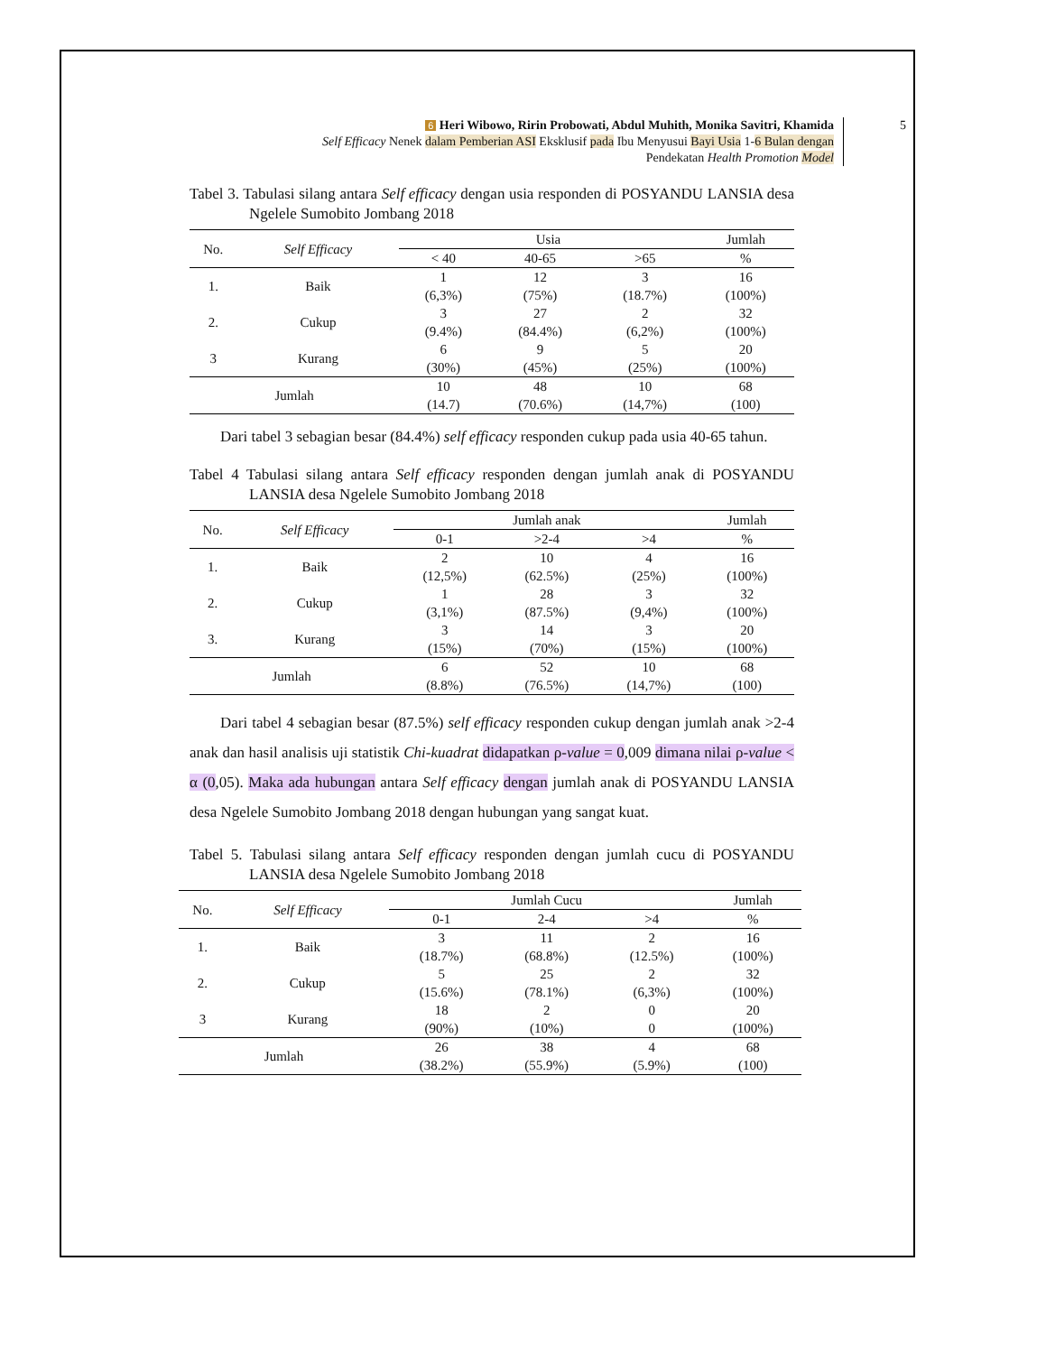6 Heri Wibowo, Ririn Probowati, Abdul Muhith, Monika Savitri, Khamida
Self Efficacy Nenek dalam Pemberian ASI Eksklusif pada Ibu Menyusui Bayi Usia 1-6 Bulan dengan
Pendekatan Health Promotion Model
5
Tabel 3. Tabulasi silang antara Self efficacy dengan usia responden di POSYANDU LANSIA desa Ngelele Sumobito Jombang 2018
| No. | Self Efficacy | Usia | | | Jumlah |
| --- | --- | --- | --- | --- | --- |
| | | < 40 | 40-65 | >65 | % |
| 1. | Baik | 1 (6,3%) | 12 (75%) | 3 (18.7%) | 16 (100%) |
| 2. | Cukup | 3 (9.4%) | 27 (84.4%) | 2 (6,2%) | 32 (100%) |
| 3 | Kurang | 6 (30%) | 9 (45%) | 5 (25%) | 20 (100%) |
| Jumlah | | 10 (14.7) | 48 (70.6%) | 10 (14,7%) | 68 (100) |
Dari tabel 3 sebagian besar (84.4%) self efficacy responden cukup pada usia 40-65 tahun.
Tabel 4 Tabulasi silang antara Self efficacy responden dengan jumlah anak di POSYANDU LANSIA desa Ngelele Sumobito Jombang 2018
| No. | Self Efficacy | Jumlah anak | | | Jumlah |
| --- | --- | --- | --- | --- | --- |
| | | 0-1 | >2-4 | >4 | % |
| 1. | Baik | 2 (12,5%) | 10 (62.5%) | 4 (25%) | 16 (100%) |
| 2. | Cukup | 1 (3,1%) | 28 (87.5%) | 3 (9,4%) | 32 (100%) |
| 3. | Kurang | 3 (15%) | 14 (70%) | 3 (15%) | 20 (100%) |
| Jumlah | | 6 (8.8%) | 52 (76.5%) | 10 (14,7%) | 68 (100) |
Dari tabel 4 sebagian besar (87.5%) self efficacy responden cukup dengan jumlah anak >2-4 anak dan hasil analisis uji statistik Chi-kuadrat didapatkan ρ-value = 0,009 dimana nilai ρ-value < α (0,05). Maka ada hubungan antara Self efficacy dengan jumlah anak di POSYANDU LANSIA desa Ngelele Sumobito Jombang 2018 dengan hubungan yang sangat kuat.
Tabel 5. Tabulasi silang antara Self efficacy responden dengan jumlah cucu di POSYANDU LANSIA desa Ngelele Sumobito Jombang 2018
| No. | Self Efficacy | Jumlah Cucu | | | Jumlah |
| --- | --- | --- | --- | --- | --- |
| | | 0-1 | 2-4 | >4 | % |
| 1. | Baik | 3 (18.7%) | 11 (68.8%) | 2 (12.5%) | 16 (100%) |
| 2. | Cukup | 5 (15.6%) | 25 (78.1%) | 2 (6,3%) | 32 (100%) |
| 3 | Kurang | 18 (90%) | 2 (10%) | 0 0 | 20 (100%) |
| Jumlah | | 26 (38.2%) | 38 (55.9%) | 4 (5.9%) | 68 (100) |